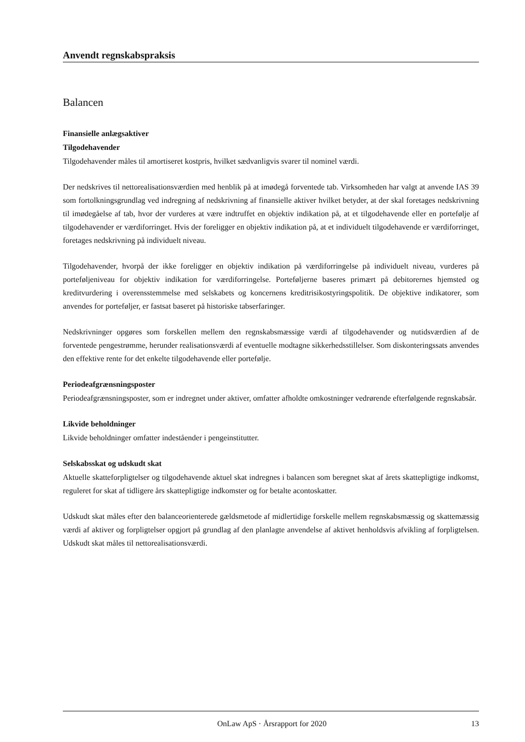Anvendt regnskabspraksis
Balancen
Finansielle anlægsaktiver
Tilgodehavender
Tilgodehavender måles til amortiseret kostpris, hvilket sædvanligvis svarer til nominel værdi.
Der nedskrives til nettorealisationsværdien med henblik på at imødegå forventede tab. Virksomheden har valgt at anvende IAS 39 som fortolkningsgrundlag ved indregning af nedskrivning af finansielle aktiver hvilket betyder, at der skal foretages nedskrivning til imødegåelse af tab, hvor der vurderes at være indtruffet en objektiv indikation på, at et tilgodehavende eller en portefølje af tilgodehavender er værdiforringet. Hvis der foreligger en objektiv indikation på, at et individuelt tilgodehavende er værdiforringet, foretages nedskrivning på individuelt niveau.
Tilgodehavender, hvorpå der ikke foreligger en objektiv indikation på værdiforringelse på individuelt niveau, vurderes på porteføljeniveau for objektiv indikation for værdiforringelse. Porteføljerne baseres primært på debitorernes hjemsted og kreditvurdering i overensstemmelse med selskabets og koncernens kreditrisikostyringspolitik. De objektive indikatorer, som anvendes for porteføljer, er fastsat baseret på historiske tabserfaringer.
Nedskrivninger opgøres som forskellen mellem den regnskabsmæssige værdi af tilgodehavender og nutidsværdien af de forventede pengestrømme, herunder realisationsværdi af eventuelle modtagne sikkerhedsstillelser. Som diskonteringssats anvendes den effektive rente for det enkelte tilgodehavende eller portefølje.
Periodeafgrænsningsposter
Periodeafgrænsningsposter, som er indregnet under aktiver, omfatter afholdte omkostninger vedrørende efterfølgende regnskabsår.
Likvide beholdninger
Likvide beholdninger omfatter indeståender i pengeinstitutter.
Selskabsskat og udskudt skat
Aktuelle skatteforpligtelser og tilgodehavende aktuel skat indregnes i balancen som beregnet skat af årets skattepligtige indkomst, reguleret for skat af tidligere års skattepligtige indkomster og for betalte acontoskatter.
Udskudt skat måles efter den balanceorienterede gældsmetode af midlertidige forskelle mellem regnskabsmæssig og skattemæssig værdi af aktiver og forpligtelser opgjort på grundlag af den planlagte anvendelse af aktivet henholdsvis afvikling af forpligtelsen. Udskudt skat måles til nettorealisationsværdi.
OnLaw ApS · Årsrapport for 2020 13